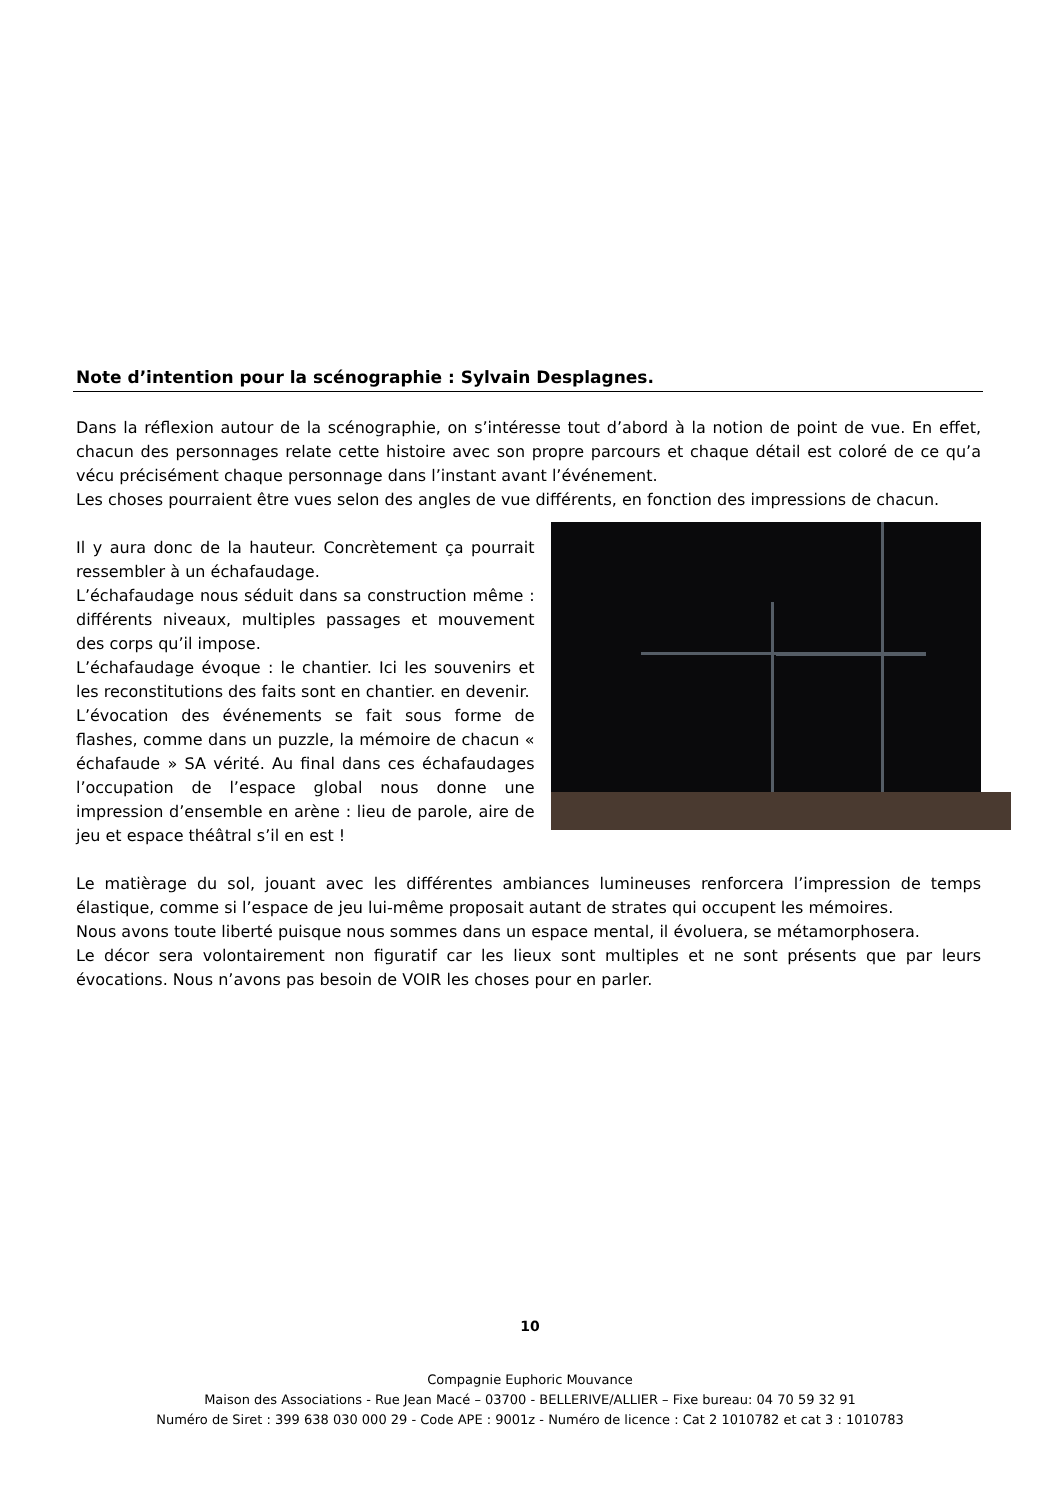Note d’intention pour la scénographie : Sylvain Desplagnes.
Dans la réflexion autour de la scénographie, on s’intéresse tout d’abord à la notion de point de vue. En effet, chacun des personnages relate cette histoire avec son propre parcours et chaque détail est coloré de ce qu’a vécu précisément chaque personnage dans l’instant avant l’événement.
Les choses pourraient être vues selon des angles de vue différents, en fonction des impressions de chacun.
Il y aura donc de la hauteur. Concrètement ça pourrait ressembler à un échafaudage.
L’échafaudage nous séduit dans sa construction même : différents niveaux, multiples passages et mouvement des corps qu’il impose.
L’échafaudage évoque : le chantier. Ici les souvenirs et les reconstitutions des faits sont en chantier. en devenir.
L’évocation des événements se fait sous forme de flashes, comme dans un puzzle, la mémoire de chacun « échafaude » SA vérité. Au final dans ces échafaudages l’occupation de l’espace global nous donne une impression d’ensemble en arène : lieu de parole, aire de jeu et espace théâtral s’il en est !
Le matièrage du sol, jouant avec les différentes ambiances lumineuses renforcera l’impression de temps élastique, comme si l’espace de jeu lui-même proposait autant de strates qui occupent les mémoires.
Nous avons toute liberté puisque nous sommes dans un espace mental, il évoluera, se métamorphosera.
Le décor sera volontairement non figuratif car les lieux sont multiples et ne sont présents que par leurs évocations. Nous n’avons pas besoin de VOIR les choses pour en parler.
10
Compagnie Euphoric Mouvance
Maison des Associations - Rue Jean Macé – 03700 - BELLERIVE/ALLIER – Fixe bureau: 04 70 59 32 91
Numéro de Siret : 399 638 030 000 29 - Code APE : 9001z - Numéro de licence : Cat 2 1010782 et cat 3 : 1010783